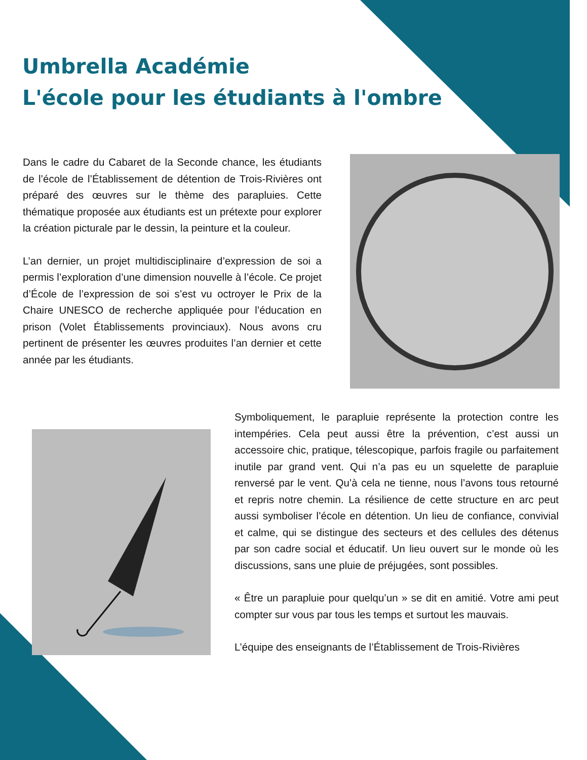Umbrella Académie
L'école pour les étudiants à l'ombre
Dans le cadre du Cabaret de la Seconde chance, les étudiants de l’école de l’Établissement de détention de Trois-Rivières ont préparé des œuvres sur le thème des parapluies. Cette thématique proposée aux étudiants est un prétexte pour explorer la création picturale par le dessin, la peinture et la couleur.
L’an dernier, un projet multidisciplinaire d’expression de soi a permis l’exploration d’une dimension nouvelle à l’école. Ce projet d’École de l’expression de soi s’est vu octroyer le Prix de la Chaire UNESCO de recherche appliquée pour l’éducation en prison (Volet Établissements provinciaux). Nous avons cru pertinent de présenter les œuvres produites l’an dernier et cette année par les étudiants.
Symboliquement, le parapluie représente la protection contre les intempéries. Cela peut aussi être la prévention, c’est aussi un accessoire chic, pratique, télescopique, parfois fragile ou parfaitement inutile par grand vent. Qui n’a pas eu un squelette de parapluie renversé par le vent. Qu’à cela ne tienne, nous l’avons tous retourné et repris notre chemin. La résilience de cette structure en arc peut aussi symboliser l’école en détention. Un lieu de confiance, convivial et calme, qui se distingue des secteurs et des cellules des détenus par son cadre social et éducatif. Un lieu ouvert sur le monde où les discussions, sans une pluie de préjugées, sont possibles.
« Être un parapluie pour quelqu’un » se dit en amitié. Votre ami peut compter sur vous par tous les temps et surtout les mauvais.
L’équipe des enseignants de l’Établissement de Trois-Rivières